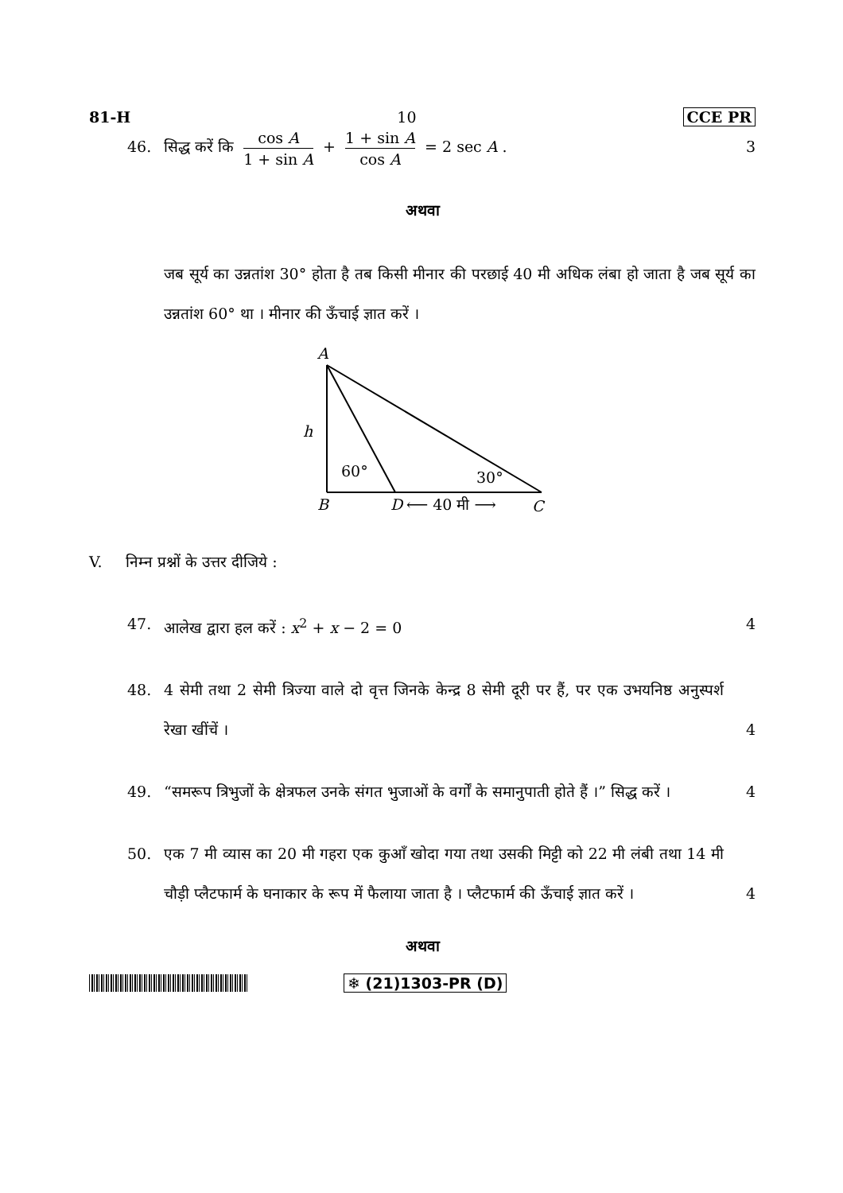81-H 10 CCE PR
46. सिद्ध करें कि cos A 1 + sin A + 1 + sin A cos A = 2 sec A . 3
अथवा
जब सूर्य का उन्नतांश 30° होता है तब किसी मीनार की परछाई 40 मी अधिक लंबा हो जाता है जब सूर्य का उन्नतांश 60° था । मीनार की ऊँचाई ज्ञात करें ।
A
h
60°
30°
B
D
⟵ 40 मी ⟶
C
V. निम्न प्रश्नों के उत्तर दीजिये :
47. आलेख द्वारा हल करें : x<sup>2</sup> + x − 2 = 0 4
48. 4 सेमी तथा 2 सेमी त्रिज्या वाले दो वृत्त जिनके केन्द्र 8 सेमी दूरी पर हैं, पर एक उभयनिष्ठ अनुस्पर्श रेखा खींचें । 4
49. “समरूप त्रिभुजों के क्षेत्रफल उनके संगत भुजाओं के वर्गों के समानुपाती होते हैं ।” सिद्ध करें । 4
50. एक 7 मी व्यास का 20 मी गहरा एक कुआँ खोदा गया तथा उसकी मिट्टी को 22 मी लंबी तथा 14 मी चौड़ी प्लैटफार्म के घनाकार के रूप में फैलाया जाता है । प्लैटफार्म की ऊँचाई ज्ञात करें । 4
अथवा
❄ (21)1303-PR (D)